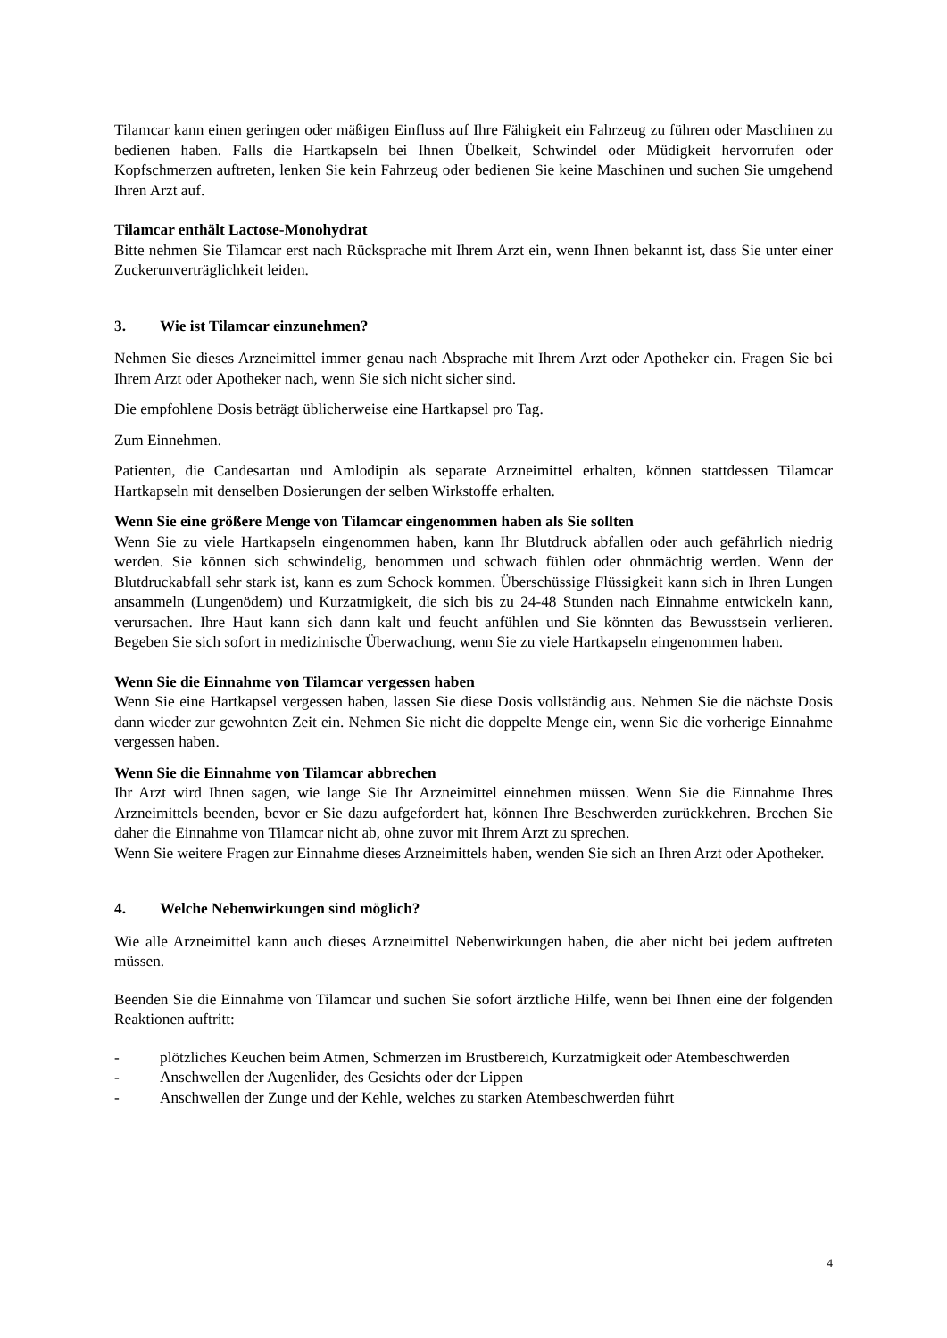Tilamcar kann einen geringen oder mäßigen Einfluss auf Ihre Fähigkeit ein Fahrzeug zu führen oder Maschinen zu bedienen haben. Falls die Hartkapseln bei Ihnen Übelkeit, Schwindel oder Müdigkeit hervorrufen oder Kopfschmerzen auftreten, lenken Sie kein Fahrzeug oder bedienen Sie keine Maschinen und suchen Sie umgehend Ihren Arzt auf.
Tilamcar enthält Lactose-Monohydrat
Bitte nehmen Sie Tilamcar erst nach Rücksprache mit Ihrem Arzt ein, wenn Ihnen bekannt ist, dass Sie unter einer Zuckerunverträglichkeit leiden.
3. Wie ist Tilamcar einzunehmen?
Nehmen Sie dieses Arzneimittel immer genau nach Absprache mit Ihrem Arzt oder Apotheker ein. Fragen Sie bei Ihrem Arzt oder Apotheker nach, wenn Sie sich nicht sicher sind.
Die empfohlene Dosis beträgt üblicherweise eine Hartkapsel pro Tag.
Zum Einnehmen.
Patienten, die Candesartan und Amlodipin als separate Arzneimittel erhalten, können stattdessen Tilamcar Hartkapseln mit denselben Dosierungen der selben Wirkstoffe erhalten.
Wenn Sie eine größere Menge von Tilamcar eingenommen haben als Sie sollten
Wenn Sie zu viele Hartkapseln eingenommen haben, kann Ihr Blutdruck abfallen oder auch gefährlich niedrig werden. Sie können sich schwindelig, benommen und schwach fühlen oder ohnmächtig werden. Wenn der Blutdruckabfall sehr stark ist, kann es zum Schock kommen. Überschüssige Flüssigkeit kann sich in Ihren Lungen ansammeln (Lungenödem) und Kurzatmigkeit, die sich bis zu 24-48 Stunden nach Einnahme entwickeln kann, verursachen. Ihre Haut kann sich dann kalt und feucht anfühlen und Sie könnten das Bewusstsein verlieren. Begeben Sie sich sofort in medizinische Überwachung, wenn Sie zu viele Hartkapseln eingenommen haben.
Wenn Sie die Einnahme von Tilamcar vergessen haben
Wenn Sie eine Hartkapsel vergessen haben, lassen Sie diese Dosis vollständig aus. Nehmen Sie die nächste Dosis dann wieder zur gewohnten Zeit ein. Nehmen Sie nicht die doppelte Menge ein, wenn Sie die vorherige Einnahme vergessen haben.
Wenn Sie die Einnahme von Tilamcar abbrechen
Ihr Arzt wird Ihnen sagen, wie lange Sie Ihr Arzneimittel einnehmen müssen. Wenn Sie die Einnahme Ihres Arzneimittels beenden, bevor er Sie dazu aufgefordert hat, können Ihre Beschwerden zurückkehren. Brechen Sie daher die Einnahme von Tilamcar nicht ab, ohne zuvor mit Ihrem Arzt zu sprechen.
Wenn Sie weitere Fragen zur Einnahme dieses Arzneimittels haben, wenden Sie sich an Ihren Arzt oder Apotheker.
4. Welche Nebenwirkungen sind möglich?
Wie alle Arzneimittel kann auch dieses Arzneimittel Nebenwirkungen haben, die aber nicht bei jedem auftreten müssen.
Beenden Sie die Einnahme von Tilamcar und suchen Sie sofort ärztliche Hilfe, wenn bei Ihnen eine der folgenden Reaktionen auftritt:
- plötzliches Keuchen beim Atmen, Schmerzen im Brustbereich, Kurzatmigkeit oder Atembeschwerden
- Anschwellen der Augenlider, des Gesichts oder der Lippen
- Anschwellen der Zunge und der Kehle, welches zu starken Atembeschwerden führt
4